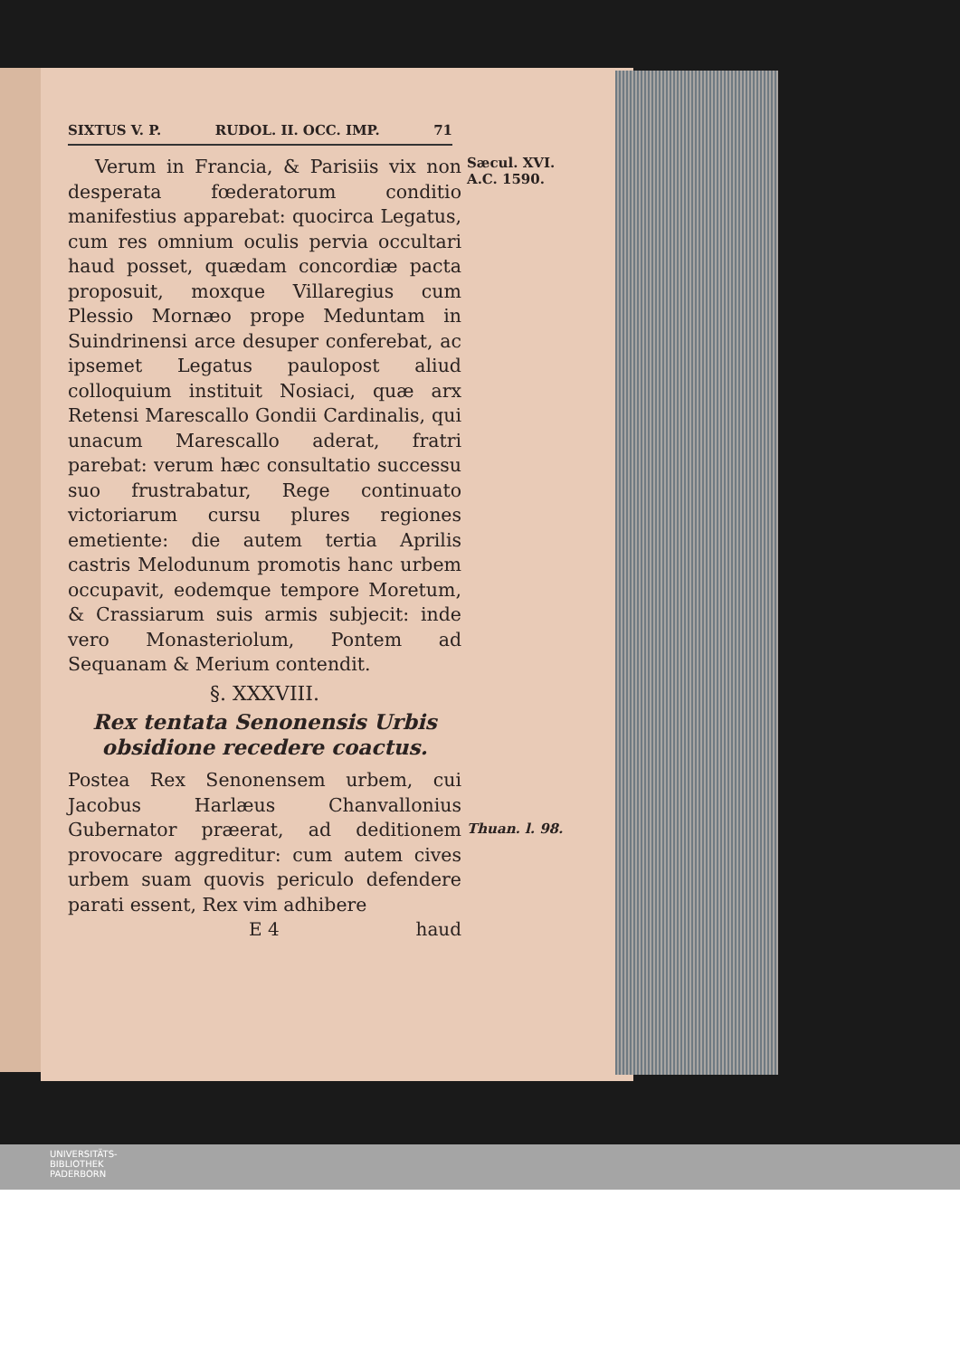SIXTUS V. P. RUDOL. II. OCC. IMP. 71
Verum in Francia, & Parisiis vix non desperata fœderatorum conditio manifestius apparebat: quocirca Legatus, cum res omnium oculis pervia occultari haud posset, quædam concordiæ pacta proposuit, moxque Villaregius cum Plessio Mornæo prope Meduntam in Suindrinensi arce desuper conferebat, ac ipsemet Legatus paulopost aliud colloquium instituit Nosiaci, quæ arx Retensi Marescallo Gondii Cardinalis, qui unacum Marescallo aderat, fratri parebat: verum hæc consultatio successu suo frustrabatur, Rege continuato victoriarum cursu plures regiones emetiente: die autem tertia Aprilis castris Melodunum promotis hanc urbem occupavit, eodemque tempore Moretum, & Crassiarum suis armis subjecit: inde vero Monasteriolum, Pontem ad Sequanam & Merium contendit.
§. XXXVIII.
Rex tentata Senonensis Urbis obsidione recedere coactus.
Postea Rex Senonensem urbem, cui Jacobus Harlæus Chanvallonius Gubernator præerat, ad deditionem provocare aggreditur: cum autem cives urbem suam quovis periculo defendere parati essent, Rex vim adhibere
E 4 haud
Sæcul. XVI.
A.C. 1590.
Thuan. l. 98.
UNIVERSITÄTS-
BIBLIOTHEK
PADERBORN